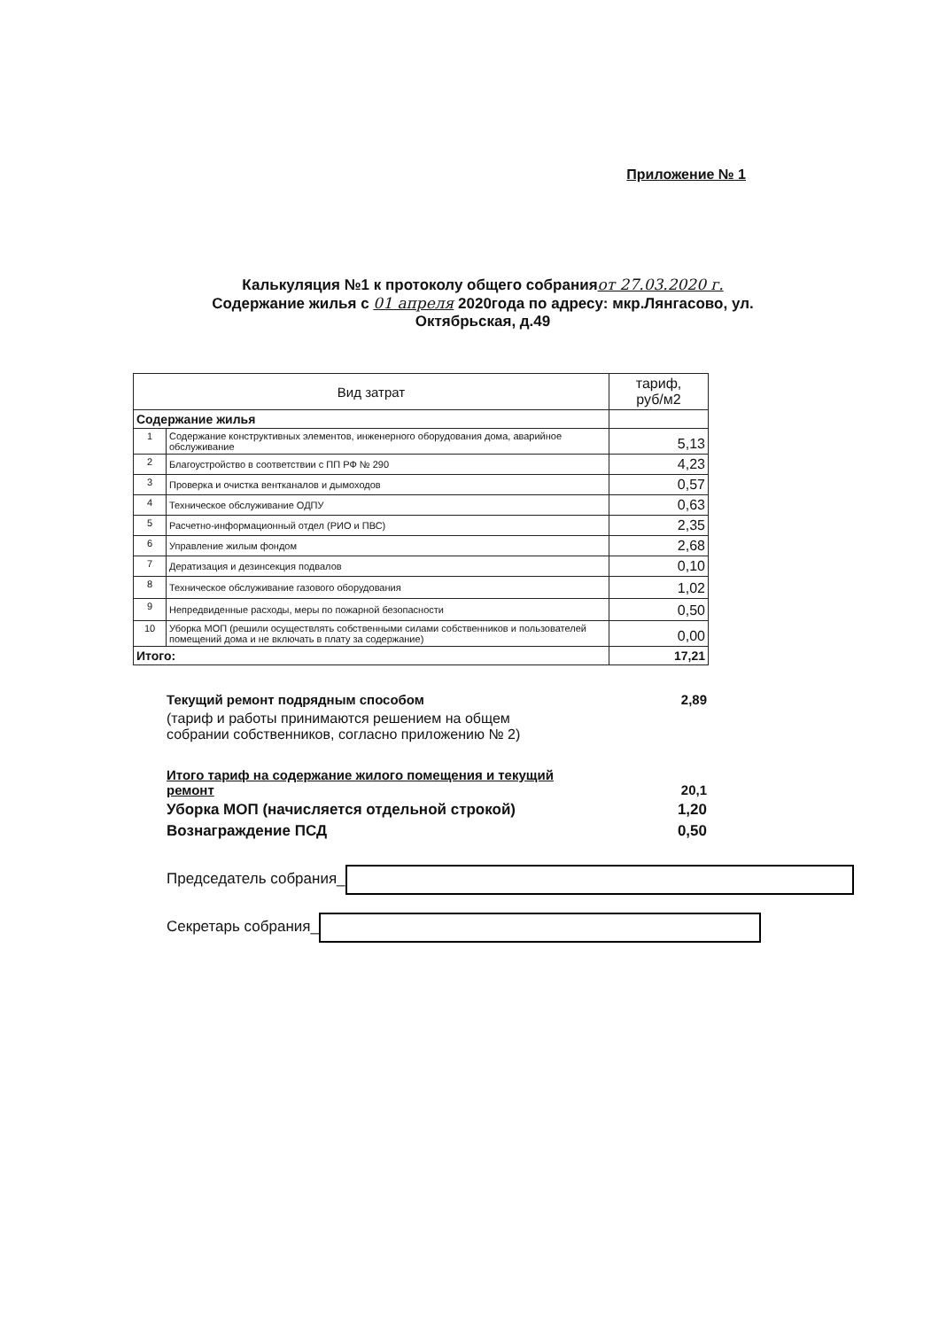Приложение № 1
Калькуляция №1 к протоколу общего собранияот 27.03.2020 г.
Содержание жилья с 01 апреля 2020года по адресу: мкр.Лянгасово, ул.
Октябрьская, д.49
| Вид затрат | | тариф, руб/м2 |
| --- | --- | --- |
| Содержание жилья | | |
| 1 | Содержание конструктивных элементов, инженерного оборудования дома, аварийное обслуживание | 5,13 |
| 2 | Благоустройство в соответствии с ПП РФ № 290 | 4,23 |
| 3 | Проверка и очистка вентканалов и дымоходов | 0,57 |
| 4 | Техническое обслуживание ОДПУ | 0,63 |
| 5 | Расчетно-информационный отдел (РИО и ПВС) | 2,35 |
| 6 | Управление жилым фондом | 2,68 |
| 7 | Дератизация и дезинсекция подвалов | 0,10 |
| 8 | Техническое обслуживание газового оборудования | 1,02 |
| 9 | Непредвиденные расходы, меры по пожарной безопасности | 0,50 |
| 10 | Уборка МОП (решили осуществлять собственными силами собственников и пользователей помещений дома и не включать в плату за содержание) | 0,00 |
| Итого: | | 17,21 |
Текущий ремонт подрядным способом 2,89
(тариф и работы принимаются решением на общем
собрании собственников, согласно приложению № 2)
Итого тариф на содержание жилого помещения и текущий
ремонт 20,1
Уборка МОП (начисляется отдельной строкой) 1,20
Вознаграждение ПСД 0,50
Председатель собрания_
Секретарь собрания_